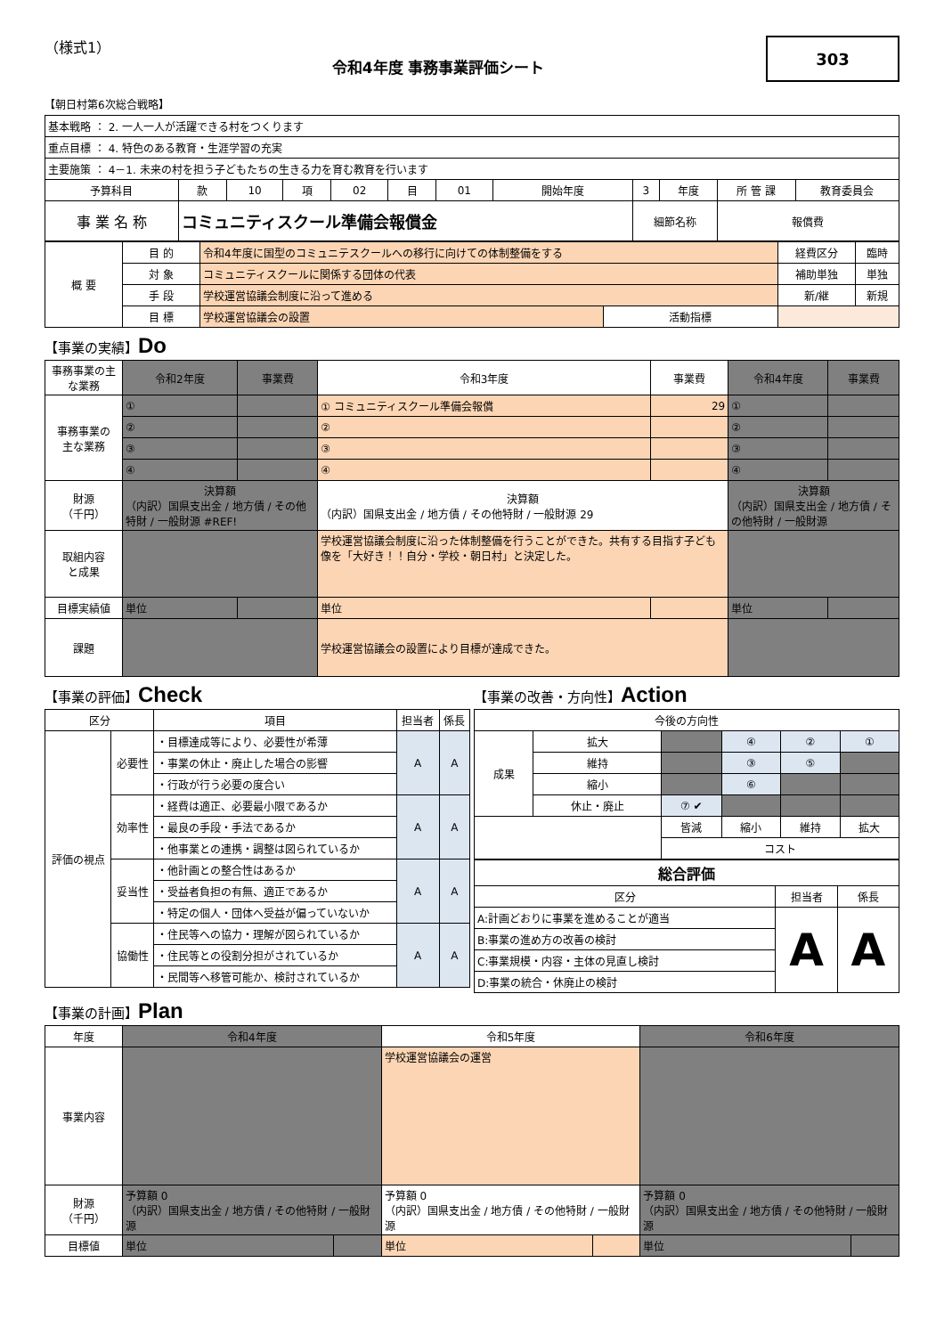（様式1）
令和4年度 事務事業評価シート
303
【朝日村第6次総合戦略】
| 基本戦略 ： 2. 一人一人が活躍できる村をつくります | | | | | | | | | | | |
| 重点目標 ： 4. 特色のある教育・生涯学習の充実 | | | | | | | | | | | |
| 主要施策 ： 4－1. 未来の村を担う子どもたちの生きる力を育む教育を行います | | | | | | | | | | | |
| 予算科目 | 款 | 10 | 項 | 02 | 目 | 01 | 開始年度 | 3 | 年度 | 所 管 課 | 教育委員会 |
| 事 業 名 称 | コミュニティスクール準備会報償金 | | | | | | | 細節名称 | | 報償費 | |
| 概 要 | 目 的 | 令和4年度に国型のコミュニテスクールへの移行に向けての体制整備をする | | 経費区分 | 臨時 |
| | 対 象 | コミュニティスクールに関係する団体の代表 | | 補助単独 | 単独 |
| | 手 段 | 学校運営協議会制度に沿って進める | | 新/継 | 新規 |
| | 目 標 | 学校運営協議会の設置 | 活動指標 | | |
【事業の実績】Do
| 事務事業の主な業務 | 令和2年度 | 事業費 | 令和3年度 | 事業費 | 令和4年度 | 事業費 |
| 事務事業の 主な業務 | ① | | ① コミュニティスクール準備会報償 | 29 | ① | |
| | ② | | ② | | ② | |
| | ③ | | ③ | | ③ | |
| | ④ | | ④ | | ④ | |
| 財源 （千円） | 決算額 （内訳）国県支出金 / 地方債 / その他特財 / 一般財源 #REF! | | 決算額 （内訳）国県支出金 / 地方債 / その他特財 / 一般財源 29 | | 決算額 （内訳）国県支出金 / 地方債 / その他特財 / 一般財源 | |
| 取組内容 と成果 | | | 学校運営協議会制度に沿った体制整備を行うことができた。共有する目指す子ども像を「大好き！！自分・学校・朝日村」と決定した。 | | | |
| 目標実績値 | 単位 | | 単位 | | 単位 | |
| 課題 | | | 学校運営協議会の設置により目標が達成できた。 | | | |
【事業の評価】Check
| 区分 | | 項目 | 担当者 | 係長 |
| 評価の視点 | 必要性 | ・目標達成等により、必要性が希薄 | A | A |
| | | ・事業の休止・廃止した場合の影響 | | |
| | | ・行政が行う必要の度合い | | |
| | 効率性 | ・経費は適正、必要最小限であるか | A | A |
| | | ・最良の手段・手法であるか | | |
| | | ・他事業との連携・調整は図られているか | | |
| | 妥当性 | ・他計画との整合性はあるか | A | A |
| | | ・受益者負担の有無、適正であるか | | |
| | | ・特定の個人・団体へ受益が偏っていないか | | |
| | 協働性 | ・住民等への協力・理解が図られているか | A | A |
| | | ・住民等との役割分担がされているか | | |
| | | ・民間等へ移管可能か、検討されているか | | |
【事業の改善・方向性】Action
| 今後の方向性 | | | | | |
| 成果 | 拡大 | | ④ | ② | ① |
| | 維持 | | ③ | ⑤ | |
| | 縮小 | | ⑥ | | |
| | 休止・廃止 | ⑦ ✔ | | | |
| | | 皆減 | 縮小 | 維持 | 拡大 |
| | | コスト | | | |
| 総合評価 | | |
| 区分 | 担当者 | 係長 |
| A:計画どおりに事業を進めることが適当 | A | A |
| B:事業の進め方の改善の検討 | | |
| C:事業規模・内容・主体の見直し検討 | | |
| D:事業の統合・休廃止の検討 | | |
【事業の計画】Plan
| 年度 | 令和4年度 | | 令和5年度 | | 令和6年度 | |
| 事業内容 | | | 学校運営協議会の運営 | | | |
| 財源 （千円） | 予算額 0 （内訳）国県支出金 / 地方債 / その他特財 / 一般財源 | | 予算額 0 （内訳）国県支出金 / 地方債 / その他特財 / 一般財源 | | 予算額 0 （内訳）国県支出金 / 地方債 / その他特財 / 一般財源 | |
| 目標値 | 単位 | | 単位 | | 単位 | |